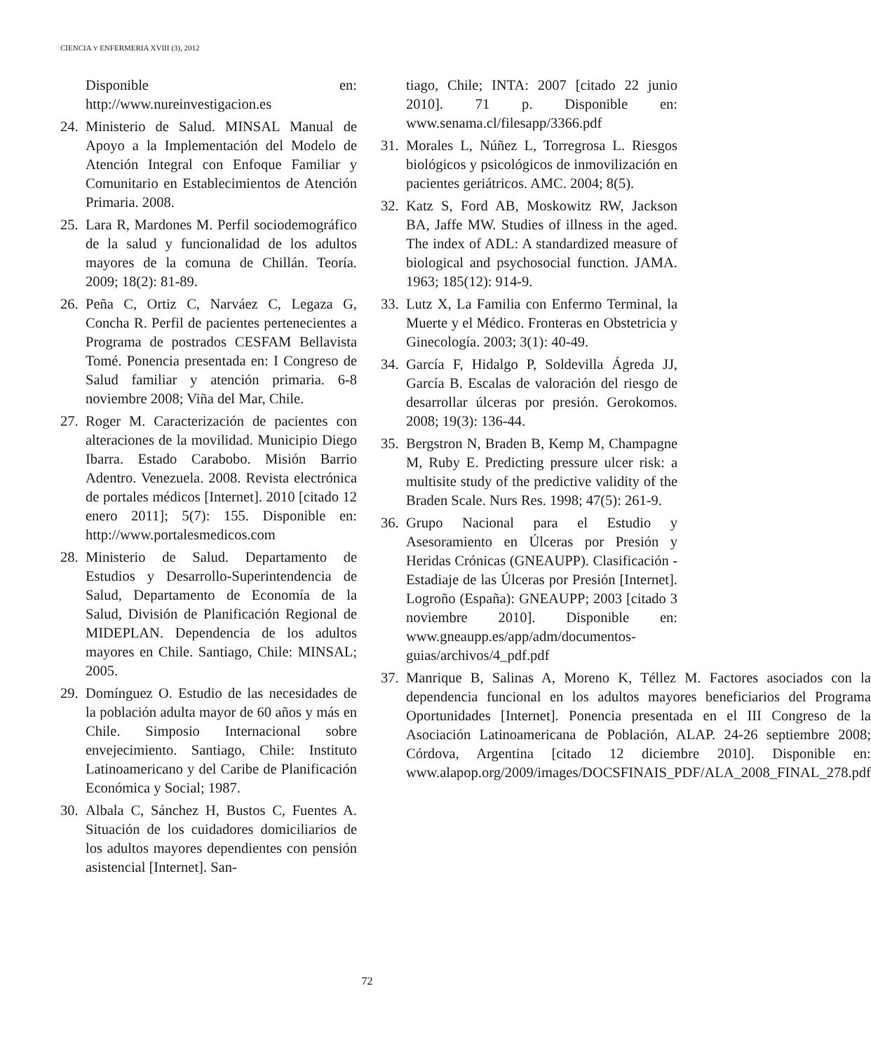CIENCIA Y ENFERMERIA XVIII (3), 2012
Disponible en: http://www.nureinvestigacion.es
24. Ministerio de Salud. MINSAL Manual de Apoyo a la Implementación del Modelo de Atención Integral con Enfoque Familiar y Comunitario en Establecimientos de Atención Primaria. 2008.
25. Lara R, Mardones M. Perfil sociodemográfico de la salud y funcionalidad de los adultos mayores de la comuna de Chillán. Teoría. 2009; 18(2): 81-89.
26. Peña C, Ortiz C, Narváez C, Legaza G, Concha R. Perfil de pacientes pertenecientes a Programa de postrados CESFAM Bellavista Tomé. Ponencia presentada en: I Congreso de Salud familiar y atención primaria. 6-8 noviembre 2008; Viña del Mar, Chile.
27. Roger M. Caracterización de pacientes con alteraciones de la movilidad. Municipio Diego Ibarra. Estado Carabobo. Misión Barrio Adentro. Venezuela. 2008. Revista electrónica de portales médicos [Internet]. 2010 [citado 12 enero 2011]; 5(7): 155. Disponible en: http://www.portalesmedicos.com
28. Ministerio de Salud. Departamento de Estudios y Desarrollo-Superintendencia de Salud, Departamento de Economía de la Salud, División de Planificación Regional de MIDEPLAN. Dependencia de los adultos mayores en Chile. Santiago, Chile: MINSAL; 2005.
29. Domínguez O. Estudio de las necesidades de la población adulta mayor de 60 años y más en Chile. Simposio Internacional sobre envejecimiento. Santiago, Chile: Instituto Latinoamericano y del Caribe de Planificación Económica y Social; 1987.
30. Albala C, Sánchez H, Bustos C, Fuentes A. Situación de los cuidadores domiciliarios de los adultos mayores dependientes con pensión asistencial [Internet]. San-
tiago, Chile; INTA: 2007 [citado 22 junio 2010]. 71 p. Disponible en: www.senama.cl/filesapp/3366.pdf
31. Morales L, Núñez L, Torregrosa L. Riesgos biológicos y psicológicos de inmovilización en pacientes geriátricos. AMC. 2004; 8(5).
32. Katz S, Ford AB, Moskowitz RW, Jackson BA, Jaffe MW. Studies of illness in the aged. The index of ADL: A standardized measure of biological and psychosocial function. JAMA. 1963; 185(12): 914-9.
33. Lutz X, La Familia con Enfermo Terminal, la Muerte y el Médico. Fronteras en Obstetricia y Ginecología. 2003; 3(1): 40-49.
34. García F, Hidalgo P, Soldevilla Ágreda JJ, García B. Escalas de valoración del riesgo de desarrollar úlceras por presión. Gerokomos. 2008; 19(3): 136-44.
35. Bergstron N, Braden B, Kemp M, Champagne M, Ruby E. Predicting pressure ulcer risk: a multisite study of the predictive validity of the Braden Scale. Nurs Res. 1998; 47(5): 261-9.
36. Grupo Nacional para el Estudio y Asesoramiento en Úlceras por Presión y Heridas Crónicas (GNEAUPP). Clasificación -Estadiaje de las Úlceras por Presión [Internet]. Logroño (España): GNEAUPP; 2003 [citado 3 noviembre 2010]. Disponible en: www.gneaupp.es/app/adm/documentos-guias/archivos/4_pdf.pdf
37. Manrique B, Salinas A, Moreno K, Téllez M. Factores asociados con la dependencia funcional en los adultos mayores beneficiarios del Programa Oportunidades [Internet]. Ponencia presentada en el III Congreso de la Asociación Latinoamericana de Población, ALAP. 24-26 septiembre 2008; Córdova, Argentina [citado 12 diciembre 2010]. Disponible en: www.alapop.org/2009/images/DOCSFINAIS_PDF/ALA_2008_FINAL_278.pdf
72